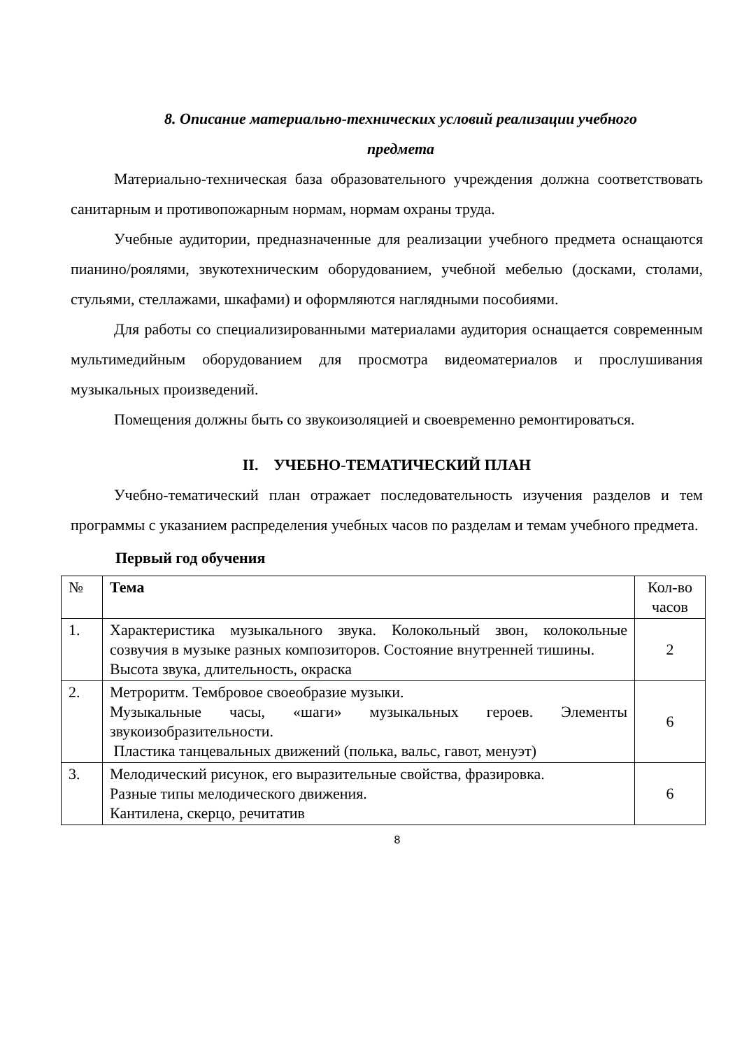8. Описание материально-технических условий реализации учебного
предмета
Материально-техническая база образовательного учреждения должна соответствовать санитарным и противопожарным нормам, нормам охраны труда.
Учебные аудитории, предназначенные для реализации учебного предмета оснащаются пианино/роялями, звукотехническим оборудованием, учебной мебелью (досками, столами, стульями, стеллажами, шкафами) и оформляются наглядными пособиями.
Для работы со специализированными материалами аудитория оснащается современным мультимедийным оборудованием для просмотра видеоматериалов и прослушивания музыкальных произведений.
Помещения должны быть со звукоизоляцией и своевременно ремонтироваться.
II. УЧЕБНО-ТЕМАТИЧЕСКИЙ ПЛАН
Учебно-тематический план отражает последовательность изучения разделов и тем программы с указанием распределения учебных часов по разделам и темам учебного предмета.
Первый год обучения
| № | Тема | Кол-во часов |
| --- | --- | --- |
| 1. | Характеристика музыкального звука. Колокольный звон, колокольные созвучия в музыке разных композиторов. Состояние внутренней тишины. Высота звука, длительность, окраска | 2 |
| 2. | Метроритм. Тембровое своеобразие музыки. Музыкальные часы, «шаги» музыкальных героев. Элементы звукоизобразительности. Пластика танцевальных движений (полька, вальс, гавот, менуэт) | 6 |
| 3. | Мелодический рисунок, его выразительные свойства, фразировка. Разные типы мелодического движения. Кантилена, скерцо, речитатив | 6 |
8